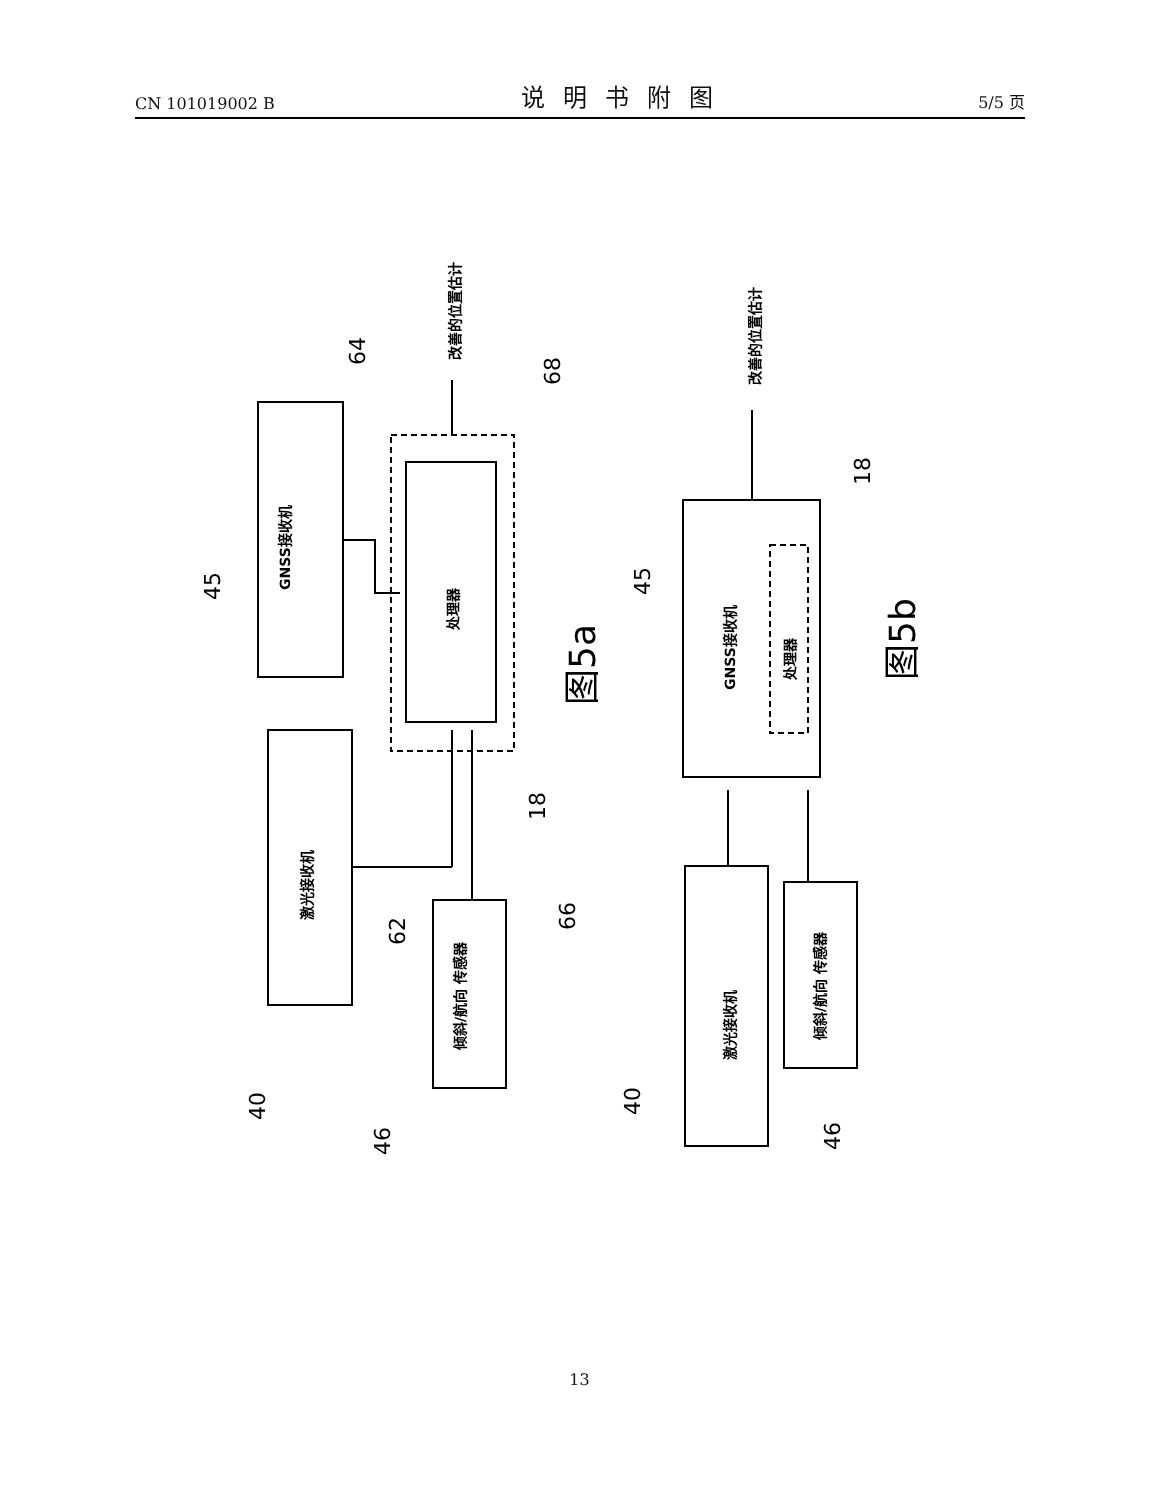CN 101019002 B 说明书附图 5/5 页
GNSS接收机
激光接收机
处理器
倾斜/航向 传感器
改善的位置估计
GNSS接收机
处理器
激光接收机
倾斜/航向 传感器
改善的位置估计
45
40
46
62
66
18
64
68
图5a
45
40
46
18
图5b
13